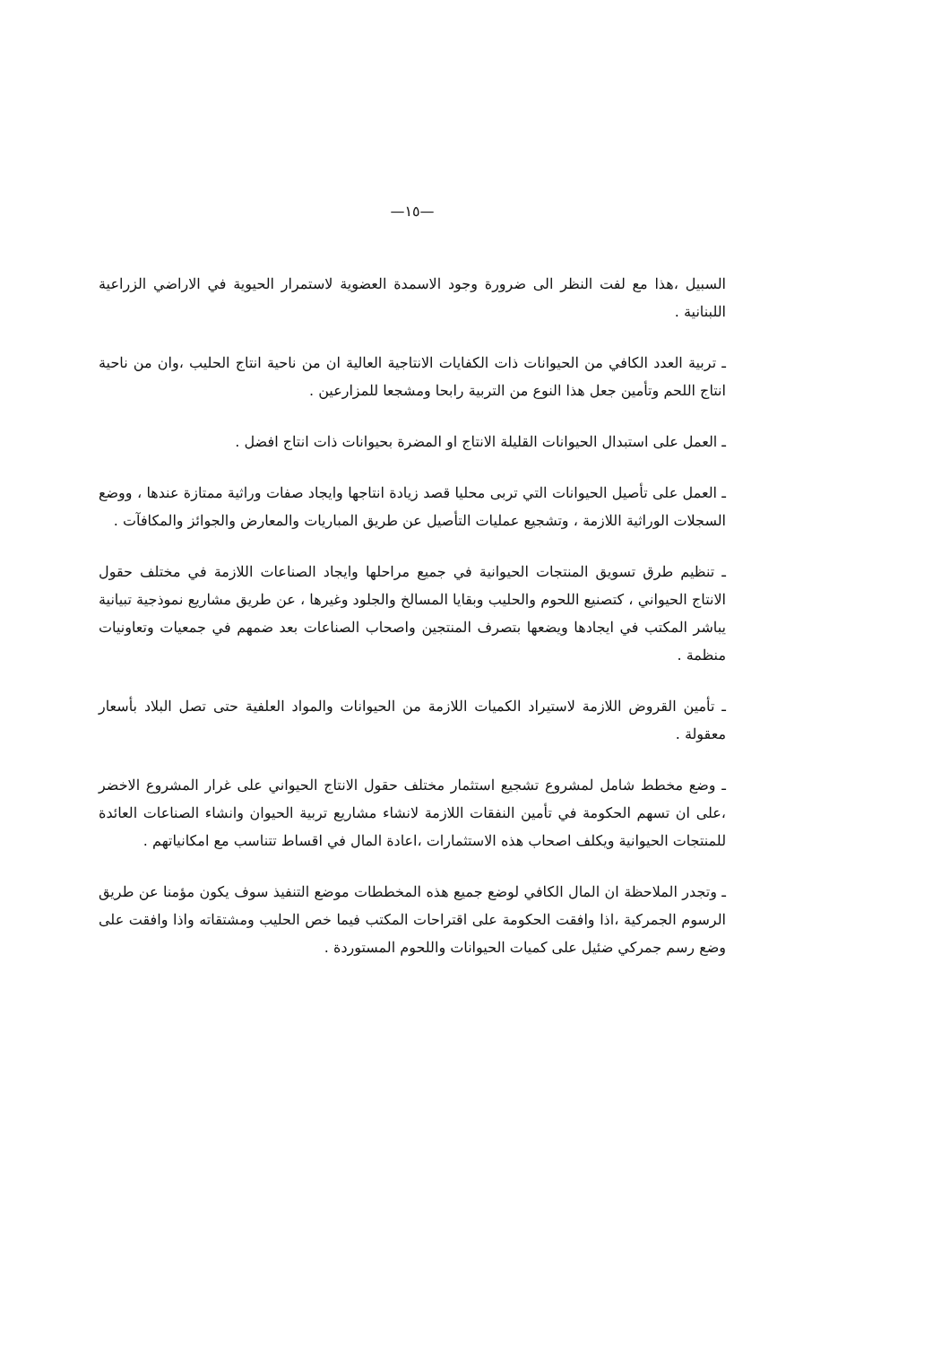—١٥—
السبيل ،هذا مع لفت النظر الى ضرورة وجود الاسمدة العضوية لاستمرار الحيوية في الاراضي الزراعية اللبنانية .
ـ تربية العدد الكافي من الحيوانات ذات الكفايات الانتاجية العالية ان من ناحية انتاج الحليب ،وان من ناحية انتاج اللحم وتأمين جعل هذا النوع من التربية رابحا ومشجعا للمزارعين .
ـ العمل على استبدال الحيوانات القليلة الانتاج او المضرة بحيوانات ذات انتاج افضل .
ـ العمل على تأصيل الحيوانات التي تربى محليا قصد زيادة انتاجها وايجاد صفات وراثية ممتازة عندها ، ووضع السجلات الوراثية اللازمة ، وتشجيع عمليات التأصيل عن طريق المباريات والمعارض والجوائز والمكافآت .
ـ تنظيم طرق تسويق المنتجات الحيوانية في جميع مراحلها وايجاد الصناعات اللازمة في مختلف حقول الانتاج الحيواني ، كتصنيع اللحوم والحليب وبقايا المسالخ والجلود وغيرها ، عن طريق مشاريع نموذجية تبيانية يباشر المكتب في ايجادها ويضعها بتصرف المنتجين واصحاب الصناعات بعد ضمهم في جمعيات وتعاونيات منظمة .
ـ تأمين القروض اللازمة لاستيراد الكميات اللازمة من الحيوانات والمواد العلفية حتى تصل البلاد بأسعار معقولة .
ـ وضع مخطط شامل لمشروع تشجيع استثمار مختلف حقول الانتاج الحيواني على غرار المشروع الاخضر ،على ان تسهم الحكومة في تأمين النفقات اللازمة لانشاء مشاريع تربية الحيوان وانشاء الصناعات العائدة للمنتجات الحيوانية ويكلف اصحاب هذه الاستثمارات ،اعادة المال في اقساط تتناسب مع امكانياتهم .
ـ وتجدر الملاحظة ان المال الكافي لوضع جميع هذه المخططات موضع التنفيذ سوف يكون مؤمنا عن طريق الرسوم الجمركية ،اذا وافقت الحكومة على اقتراحات المكتب فيما خص الحليب ومشتقاته واذا وافقت على وضع رسم جمركي ضئيل على كميات الحيوانات واللحوم المستوردة .